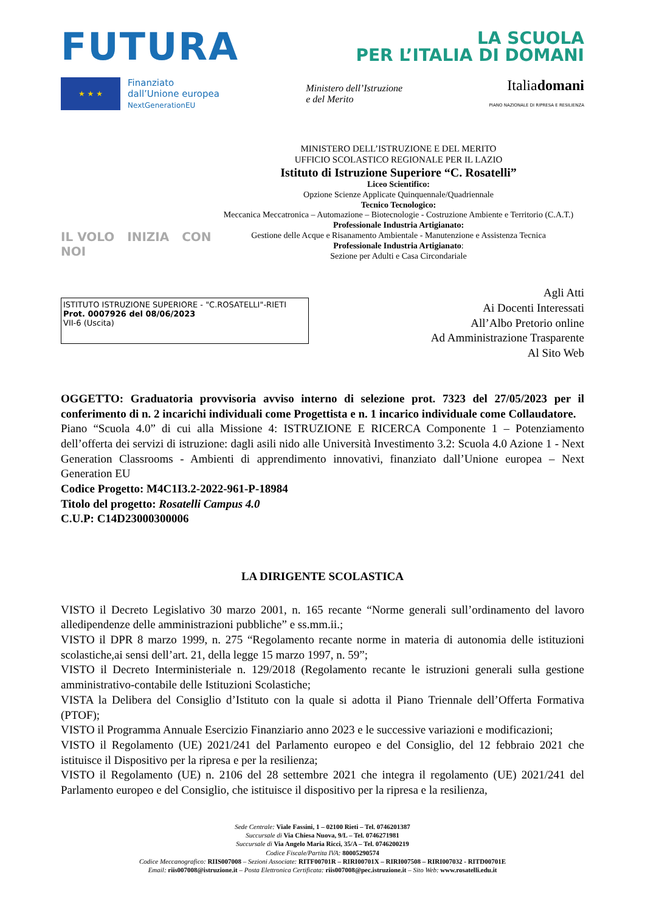FUTURA
LA SCUOLA
PER L’ITALIA DI DOMANI
★ ★ ★
Finanziato
dall’Unione europea
NextGenerationEU
Ministero dell’Istruzione
e del Merito
Italiadomani
PIANO NAZIONALE DI RIPRESA E RESILIENZA
IL VOLO INIZIA CON NOI
MINISTERO DELL’ISTRUZIONE E DEL MERITO
UFFICIO SCOLASTICO REGIONALE PER IL LAZIO
Istituto di Istruzione Superiore “C. Rosatelli”
Liceo Scientifico:
Opzione Scienze Applicate Quinquennale/Quadriennale
Tecnico Tecnologico:
Meccanica Meccatronica – Automazione – Biotecnologie - Costruzione Ambiente e Territorio (C.A.T.)
Professionale Industria Artigianato:
Gestione delle Acque e Risanamento Ambientale - Manutenzione e Assistenza Tecnica
Professionale Industria Artigianato:
Sezione per Adulti e Casa Circondariale
ISTITUTO ISTRUZIONE SUPERIORE - "C.ROSATELLI"-RIETI
Prot. 0007926 del 08/06/2023
VII-6 (Uscita)
Agli Atti
Ai Docenti Interessati
All’Albo Pretorio online
Ad Amministrazione Trasparente
Al Sito Web
OGGETTO: Graduatoria provvisoria avviso interno di selezione prot. 7323 del 27/05/2023 per il conferimento di n. 2 incarichi individuali come Progettista e n. 1 incarico individuale come Collaudatore.
Piano “Scuola 4.0” di cui alla Missione 4: ISTRUZIONE E RICERCA Componente 1 – Potenziamento dell’offerta dei servizi di istruzione: dagli asili nido alle Università Investimento 3.2: Scuola 4.0 Azione 1 - Next Generation Classrooms - Ambienti di apprendimento innovativi, finanziato dall’Unione europea – Next Generation EU
Codice Progetto: M4C1I3.2-2022-961-P-18984
Titolo del progetto: Rosatelli Campus 4.0
C.U.P: C14D23000300006
LA DIRIGENTE SCOLASTICA
VISTO il Decreto Legislativo 30 marzo 2001, n. 165 recante “Norme generali sull’ordinamento del lavoro alledipendenze delle amministrazioni pubbliche” e ss.mm.ii.;
VISTO il DPR 8 marzo 1999, n. 275 “Regolamento recante norme in materia di autonomia delle istituzioni scolastiche,ai sensi dell’art. 21, della legge 15 marzo 1997, n. 59”;
VISTO il Decreto Interministeriale n. 129/2018 (Regolamento recante le istruzioni generali sulla gestione amministrativo-contabile delle Istituzioni Scolastiche;
VISTA la Delibera del Consiglio d’Istituto con la quale si adotta il Piano Triennale dell’Offerta Formativa (PTOF);
VISTO il Programma Annuale Esercizio Finanziario anno 2023 e le successive variazioni e modificazioni;
VISTO il Regolamento (UE) 2021/241 del Parlamento europeo e del Consiglio, del 12 febbraio 2021 che istituisce il Dispositivo per la ripresa e per la resilienza;
VISTO il Regolamento (UE) n. 2106 del 28 settembre 2021 che integra il regolamento (UE) 2021/241 del Parlamento europeo e del Consiglio, che istituisce il dispositivo per la ripresa e la resilienza,
Sede Centrale: Viale Fassini, 1 – 02100 Rieti – Tel. 0746201387
Succursale di Via Chiesa Nuova, 9/L – Tel. 0746271981
Succursale di Via Angelo Maria Ricci, 35/A – Tel. 0746200219
Codice Fiscale/Partita IVA: 80005290574
Codice Meccanografico: RIIS007008 – Sezioni Associate: RITF00701R – RIRI00701X – RIRI007508 – RIRI007032 - RITD00701E
Email: riis007008@istruzione.it – Posta Elettronica Certificata: riis007008@pec.istruzione.it – Sito Web: www.rosatelli.edu.it